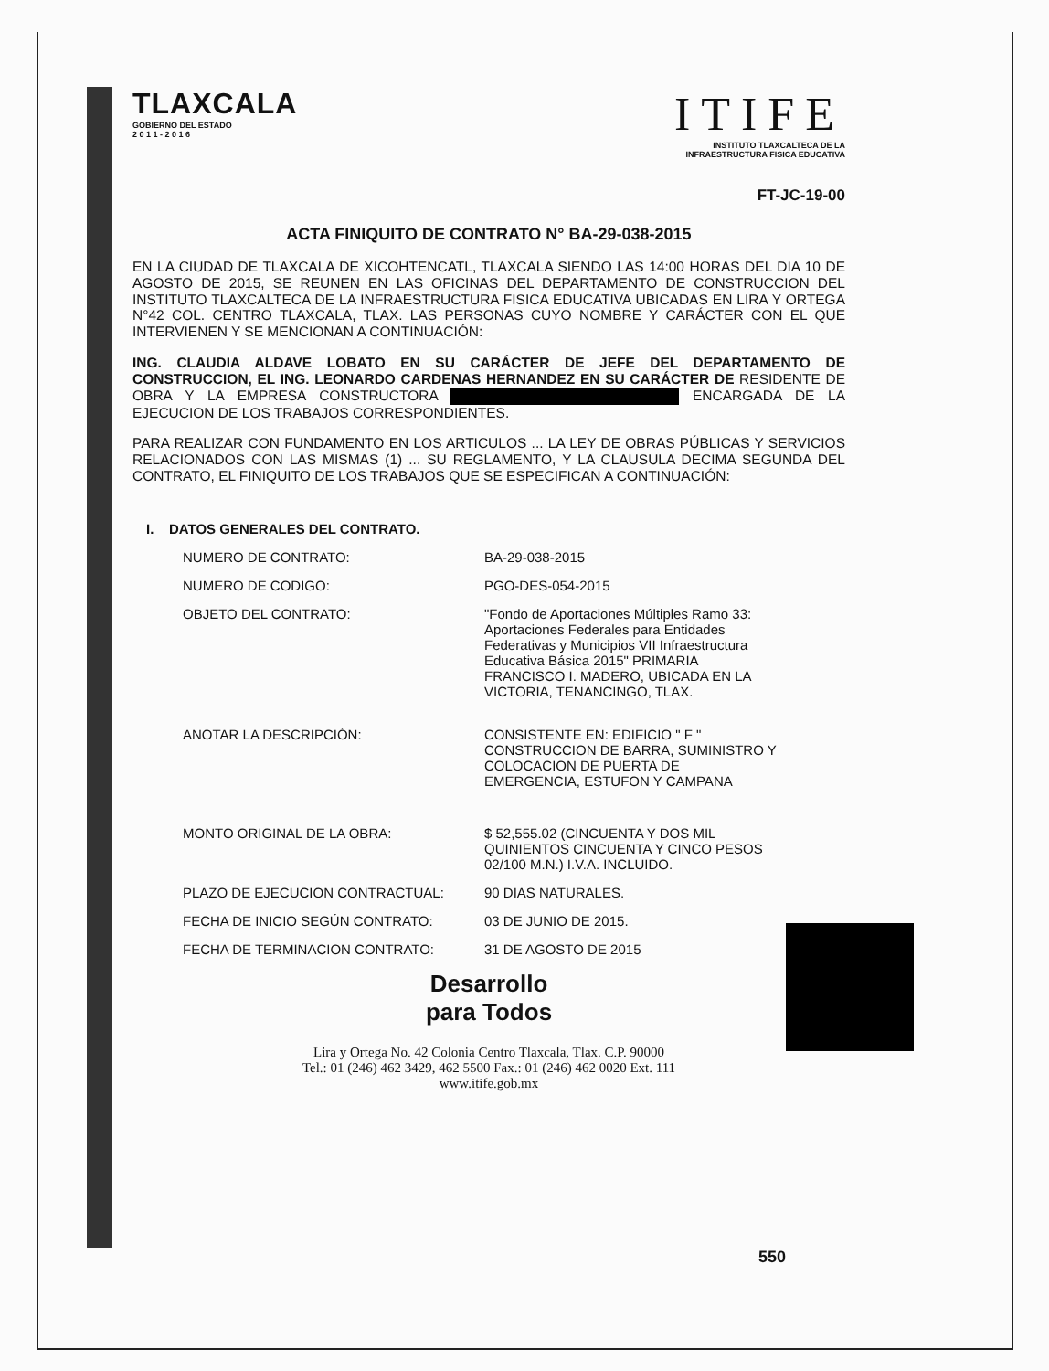TLAXCALA
GOBIERNO DEL ESTADO
2 0 1 1 - 2 0 1 6
ITIFE
INSTITUTO TLAXCALTECA DE LA
INFRAESTRUCTURA FISICA EDUCATIVA
FT-JC-19-00
ACTA FINIQUITO DE CONTRATO N° BA-29-038-2015
EN LA CIUDAD DE TLAXCALA DE XICOHTENCATL, TLAXCALA SIENDO LAS 14:00 HORAS DEL DIA 10 DE AGOSTO DE 2015, SE REUNEN EN LAS OFICINAS DEL DEPARTAMENTO DE CONSTRUCCION DEL INSTITUTO TLAXCALTECA DE LA INFRAESTRUCTURA FISICA EDUCATIVA UBICADAS EN LIRA Y ORTEGA N°42 COL. CENTRO TLAXCALA, TLAX. LAS PERSONAS CUYO NOMBRE Y CARÁCTER CON EL QUE INTERVIENEN Y SE MENCIONAN A CONTINUACIÓN:
ING. CLAUDIA ALDAVE LOBATO EN SU CARÁCTER DE JEFE DEL DEPARTAMENTO DE CONSTRUCCION, EL ING. LEONARDO CARDENAS HERNANDEZ EN SU CARÁCTER DE RESIDENTE DE OBRA Y LA EMPRESA CONSTRUCTORA ENCARGADA DE LA EJECUCION DE LOS TRABAJOS CORRESPONDIENTES.
PARA REALIZAR CON FUNDAMENTO EN LOS ARTICULOS ... LA LEY DE OBRAS PÚBLICAS Y SERVICIOS RELACIONADOS CON LAS MISMAS (1) ... SU REGLAMENTO, Y LA CLAUSULA DECIMA SEGUNDA DEL CONTRATO, EL FINIQUITO DE LOS TRABAJOS QUE SE ESPECIFICAN A CONTINUACIÓN:
I. DATOS GENERALES DEL CONTRATO.
NUMERO DE CONTRATO: BA-29-038-2015
NUMERO DE CODIGO: PGO-DES-054-2015
OBJETO DEL CONTRATO: "Fondo de Aportaciones Múltiples Ramo 33: Aportaciones Federales para Entidades Federativas y Municipios VII Infraestructura Educativa Básica 2015" PRIMARIA FRANCISCO I. MADERO, UBICADA EN LA VICTORIA, TENANCINGO, TLAX.
ANOTAR LA DESCRIPCIÓN: CONSISTENTE EN: EDIFICIO " F " CONSTRUCCION DE BARRA, SUMINISTRO Y COLOCACION DE PUERTA DE EMERGENCIA, ESTUFON Y CAMPANA
MONTO ORIGINAL DE LA OBRA: $ 52,555.02 (CINCUENTA Y DOS MIL QUINIENTOS CINCUENTA Y CINCO PESOS 02/100 M.N.) I.V.A. INCLUIDO.
PLAZO DE EJECUCION CONTRACTUAL: 90 DIAS NATURALES.
FECHA DE INICIO SEGÚN CONTRATO: 03 DE JUNIO DE 2015.
FECHA DE TERMINACION CONTRATO: 31 DE AGOSTO DE 2015
Desarrollo
para Todos
Lira y Ortega No. 42 Colonia Centro Tlaxcala, Tlax. C.P. 90000
Tel.: 01 (246) 462 3429, 462 5500 Fax.: 01 (246) 462 0020 Ext. 111
www.itife.gob.mx
550